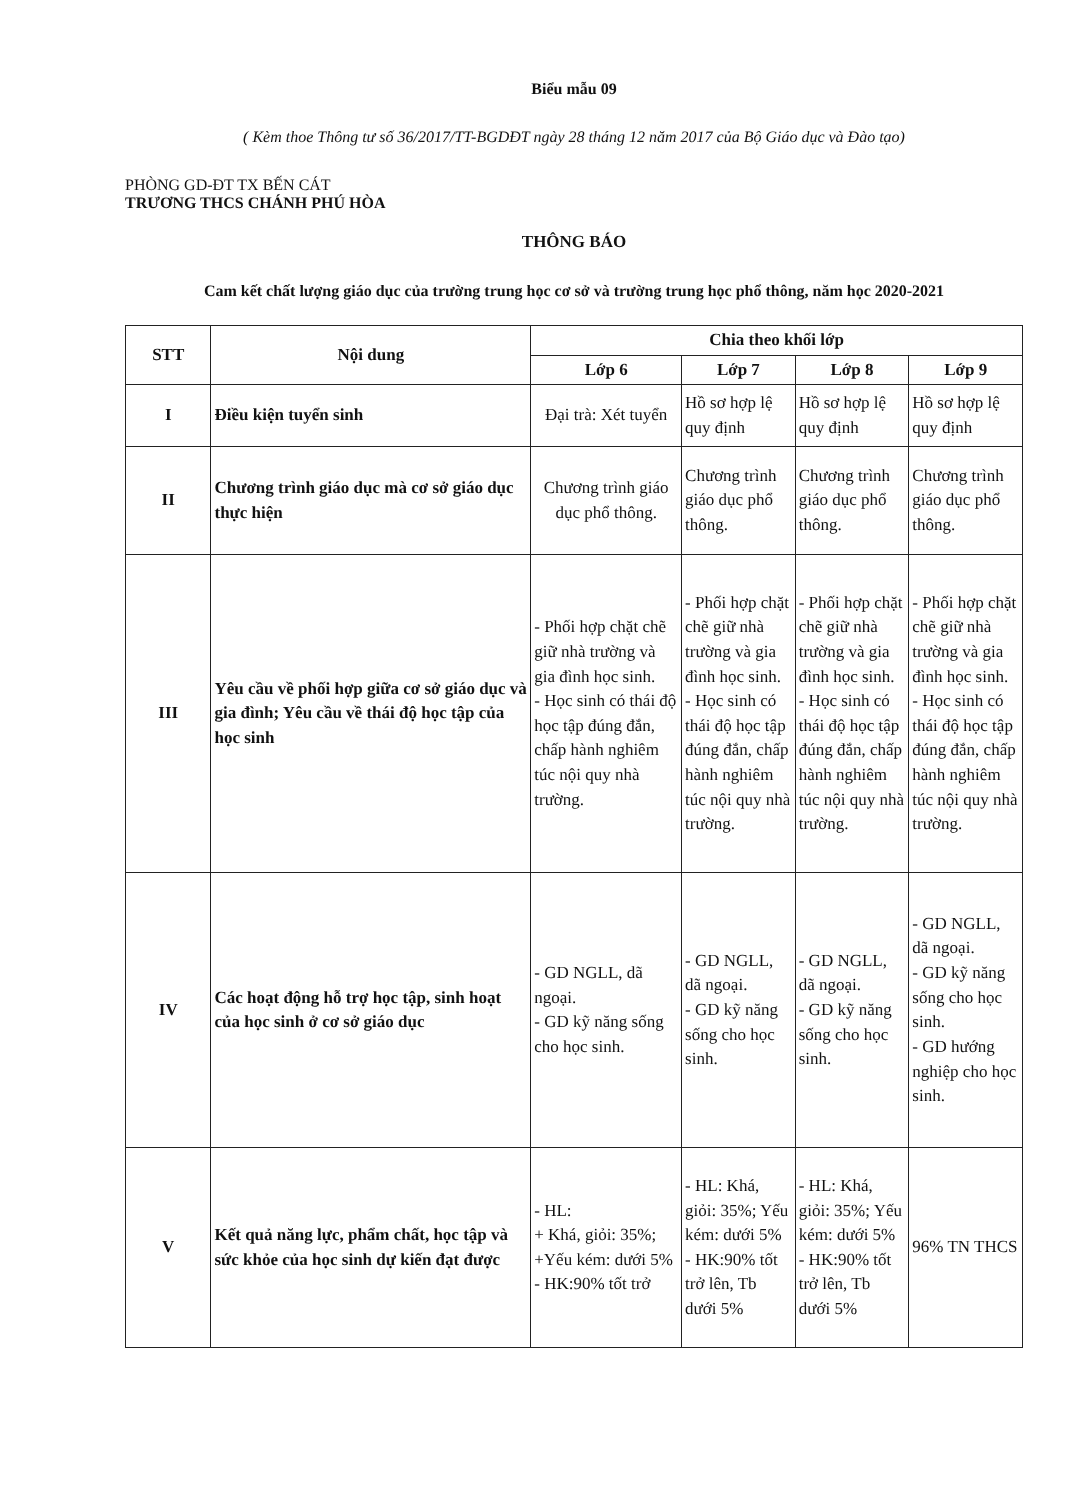Biểu mẫu 09
( Kèm thoe Thông tư số 36/2017/TT-BGDĐT ngày 28 tháng 12 năm 2017 của Bộ Giáo dục và Đào tạo)
PHÒNG GD-ĐT TX BẾN CÁT
TRƯƠNG THCS CHÁNH PHÚ HÒA
THÔNG BÁO
Cam kết chất lượng giáo dục của trường trung học cơ sở và trường trung học phổ thông, năm học 2020-2021
| STT | Nội dung | Chia theo khối lớp | | | |
| --- | --- | --- | --- | --- | --- |
| | | Lớp 6 | Lớp 7 | Lớp 8 | Lớp 9 |
| I | Điều kiện tuyển sinh | Đại trà: Xét tuyển | Hồ sơ hợp lệ quy định | Hồ sơ hợp lệ quy định | Hồ sơ hợp lệ quy định |
| II | Chương trình giáo dục mà cơ sở giáo dục thực hiện | Chương trình giáo dục phổ thông. | Chương trình giáo dục phổ thông. | Chương trình giáo dục phổ thông. | Chương trình giáo dục phổ thông. |
| III | Yêu cầu về phối hợp giữa cơ sở giáo dục và gia đình; Yêu cầu về thái độ học tập của học sinh | - Phối hợp chặt chẽ giữ nhà trường và gia đình học sinh. - Học sinh có thái độ học tập đúng đắn, chấp hành nghiêm túc nội quy nhà trường. | - Phối hợp chặt chẽ giữ nhà trường và gia đình học sinh. - Học sinh có thái độ học tập đúng đắn, chấp hành nghiêm túc nội quy nhà trường. | - Phối hợp chặt chẽ giữ nhà trường và gia đình học sinh. - Học sinh có thái độ học tập đúng đắn, chấp hành nghiêm túc nội quy nhà trường. | - Phối hợp chặt chẽ giữ nhà trường và gia đình học sinh. - Học sinh có thái độ học tập đúng đắn, chấp hành nghiêm túc nội quy nhà trường. |
| IV | Các hoạt động hỗ trợ học tập, sinh hoạt của học sinh ở cơ sở giáo dục | - GD NGLL, dã ngoại. - GD kỹ năng sống cho học sinh. | - GD NGLL, dã ngoại. - GD kỹ năng sống cho học sinh. | - GD NGLL, dã ngoại. - GD kỹ năng sống cho học sinh. | - GD NGLL, dã ngoại. - GD kỹ năng sống cho học sinh. - GD hướng nghiệp cho học sinh. |
| V | Kết quả năng lực, phẩm chất, học tập và sức khỏe của học sinh dự kiến đạt được | - HL: + Khá, giỏi: 35%; +Yếu kém: dưới 5% - HK:90% tốt trở | - HL: Khá, giỏi: 35%; Yếu kém: dưới 5% - HK:90% tốt trở lên, Tb dưới 5% | - HL: Khá, giỏi: 35%; Yếu kém: dưới 5% - HK:90% tốt trở lên, Tb dưới 5% | 96% TN THCS |